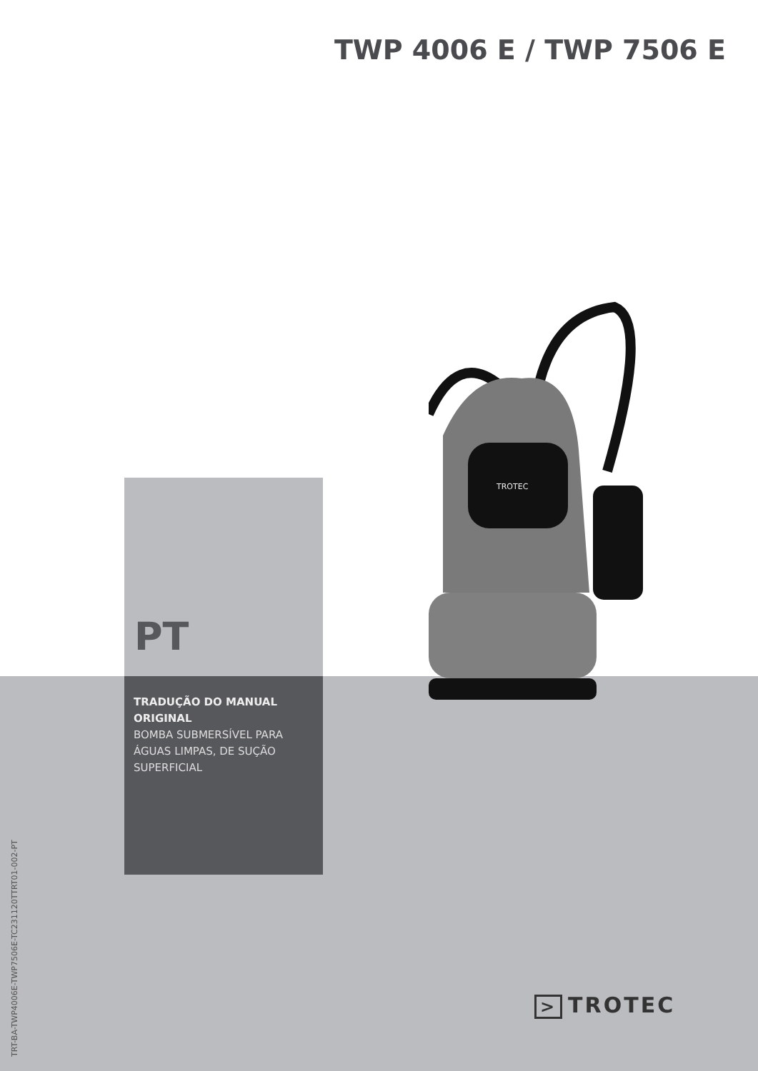TWP 4006 E / TWP 7506 E
TROTEC
PT
TRADUÇÃO DO MANUAL ORIGINAL
BOMBA SUBMERSÍVEL PARA ÁGUAS LIMPAS, DE SUÇÃO SUPERFICIAL
TRT-BA-TWP4006E-TWP7506E-TC231120TTRT01-002-PT
> TROTEC